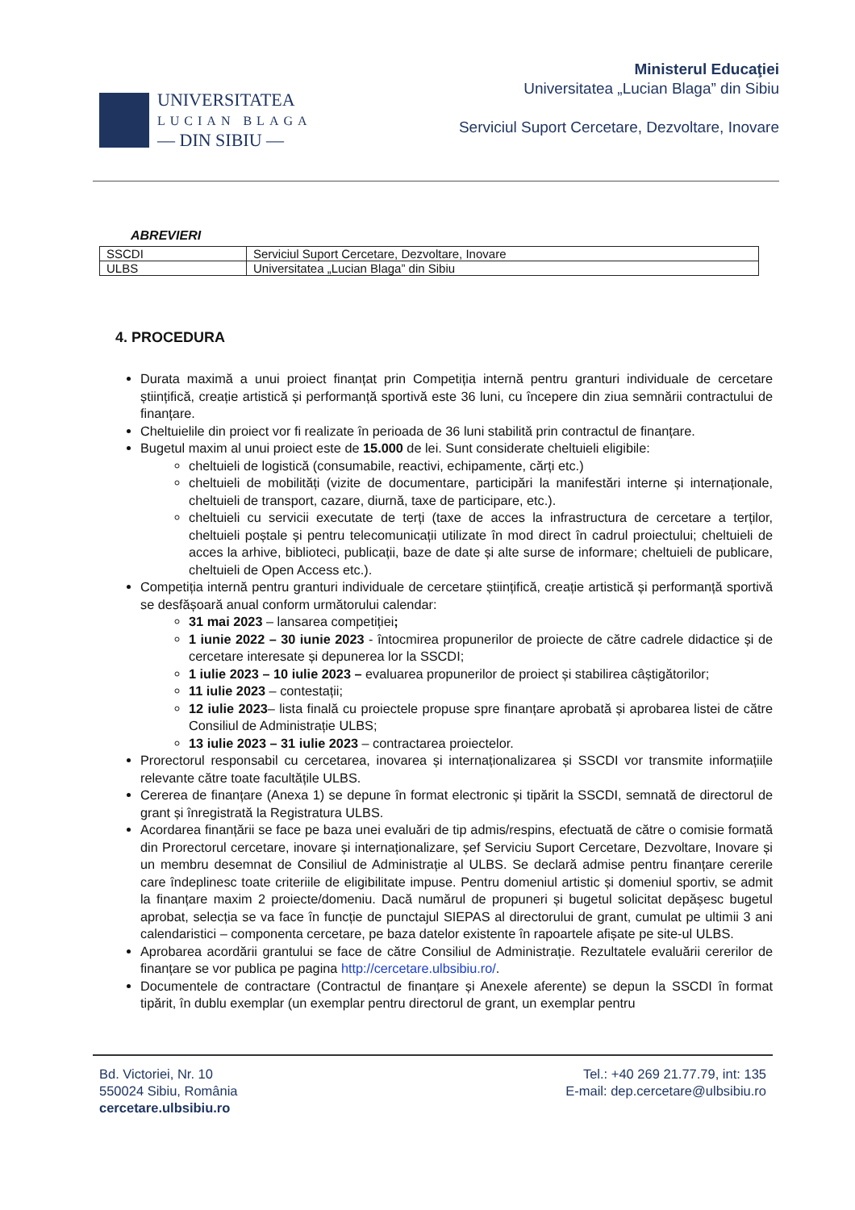UNIVERSITATEA
LUCIAN BLAGA
— DIN SIBIU —
Ministerul Educaţiei
Universitatea „Lucian Blaga” din Sibiu
Serviciul Suport Cercetare, Dezvoltare, Inovare
ABREVIERI
| SSCDI | Serviciul Suport Cercetare, Dezvoltare, Inovare |
| ULBS | Universitatea „Lucian Blaga” din Sibiu |
4. PROCEDURA
Durata maximă a unui proiect finanțat prin Competiția internă pentru granturi individuale de cercetare științifică, creație artistică și performanță sportivă este 36 luni, cu începere din ziua semnării contractului de finanțare.
Cheltuielile din proiect vor fi realizate în perioada de 36 luni stabilită prin contractul de finanțare.
Bugetul maxim al unui proiect este de 15.000 de lei. Sunt considerate cheltuieli eligibile:
cheltuieli de logistică (consumabile, reactivi, echipamente, cărți etc.)
cheltuieli de mobilități (vizite de documentare, participări la manifestări interne și internaționale, cheltuieli de transport, cazare, diurnă, taxe de participare, etc.).
cheltuieli cu servicii executate de terți (taxe de acces la infrastructura de cercetare a terților, cheltuieli poștale și pentru telecomunicații utilizate în mod direct în cadrul proiectului; cheltuieli de acces la arhive, biblioteci, publicații, baze de date și alte surse de informare; cheltuieli de publicare, cheltuieli de Open Access etc.).
Competiția internă pentru granturi individuale de cercetare științifică, creație artistică și performanță sportivă se desfășoară anual conform următorului calendar:
31 mai 2023 – lansarea competiției;
1 iunie 2022 – 30 iunie 2023 - întocmirea propunerilor de proiecte de către cadrele didactice și de cercetare interesate și depunerea lor la SSCDI;
1 iulie 2023 – 10 iulie 2023 – evaluarea propunerilor de proiect și stabilirea câștigătorilor;
11 iulie 2023 – contestații;
12 iulie 2023– lista finală cu proiectele propuse spre finanțare aprobată și aprobarea listei de către Consiliul de Administrație ULBS;
13 iulie 2023 – 31 iulie 2023 – contractarea proiectelor.
Prorectorul responsabil cu cercetarea, inovarea și internaționalizarea și SSCDI vor transmite informațiile relevante către toate facultățile ULBS.
Cererea de finanțare (Anexa 1) se depune în format electronic și tipărit la SSCDI, semnată de directorul de grant și înregistrată la Registratura ULBS.
Acordarea finanțării se face pe baza unei evaluări de tip admis/respins, efectuată de către o comisie formată din Prorectorul cercetare, inovare și internaționalizare, șef Serviciu Suport Cercetare, Dezvoltare, Inovare și un membru desemnat de Consiliul de Administrație al ULBS. Se declară admise pentru finanțare cererile care îndeplinesc toate criteriile de eligibilitate impuse. Pentru domeniul artistic și domeniul sportiv, se admit la finanțare maxim 2 proiecte/domeniu. Dacă numărul de propuneri și bugetul solicitat depășesc bugetul aprobat, selecția se va face în funcție de punctajul SIEPAS al directorului de grant, cumulat pe ultimii 3 ani calendaristici – componenta cercetare, pe baza datelor existente în rapoartele afișate pe site-ul ULBS.
Aprobarea acordării grantului se face de către Consiliul de Administrație. Rezultatele evaluării cererilor de finanțare se vor publica pe pagina http://cercetare.ulbsibiu.ro/.
Documentele de contractare (Contractul de finanțare și Anexele aferente) se depun la SSCDI în format tipărit, în dublu exemplar (un exemplar pentru directorul de grant, un exemplar pentru
Bd. Victoriei, Nr. 10
550024 Sibiu, România
cercetare.ulbsibiu.ro
Tel.: +40 269 21.77.79, int: 135
E-mail: dep.cercetare@ulbsibiu.ro